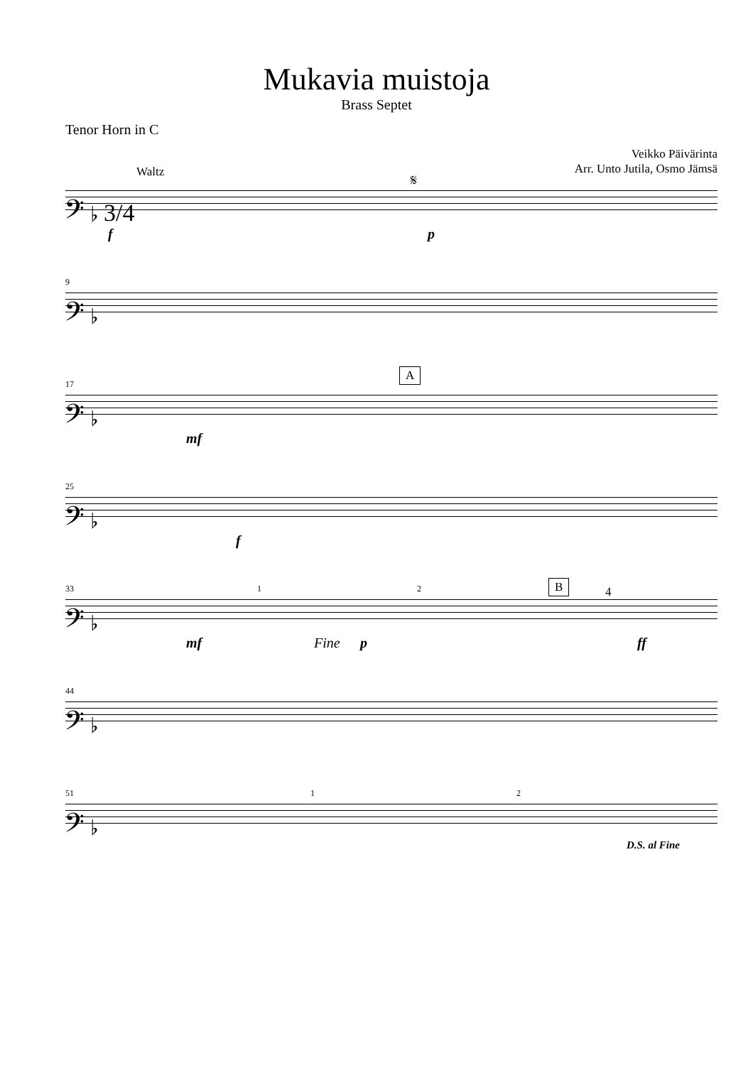Mukavia muistoja
Brass Septet
Tenor Horn in C
Veikko Päivärinta
Arr. Unto Jutila, Osmo Jämsä
Waltz 𝄋
𝄢 ♭ 3/4
f p
9
𝄢 ♭
17
A
𝄢 ♭
mf
25
𝄢 ♭
f
33 1 2 B 4
𝄢 ♭
mf Fine p ff
44
𝄢 ♭
51 1 2
𝄢 ♭
D.S. al Fine